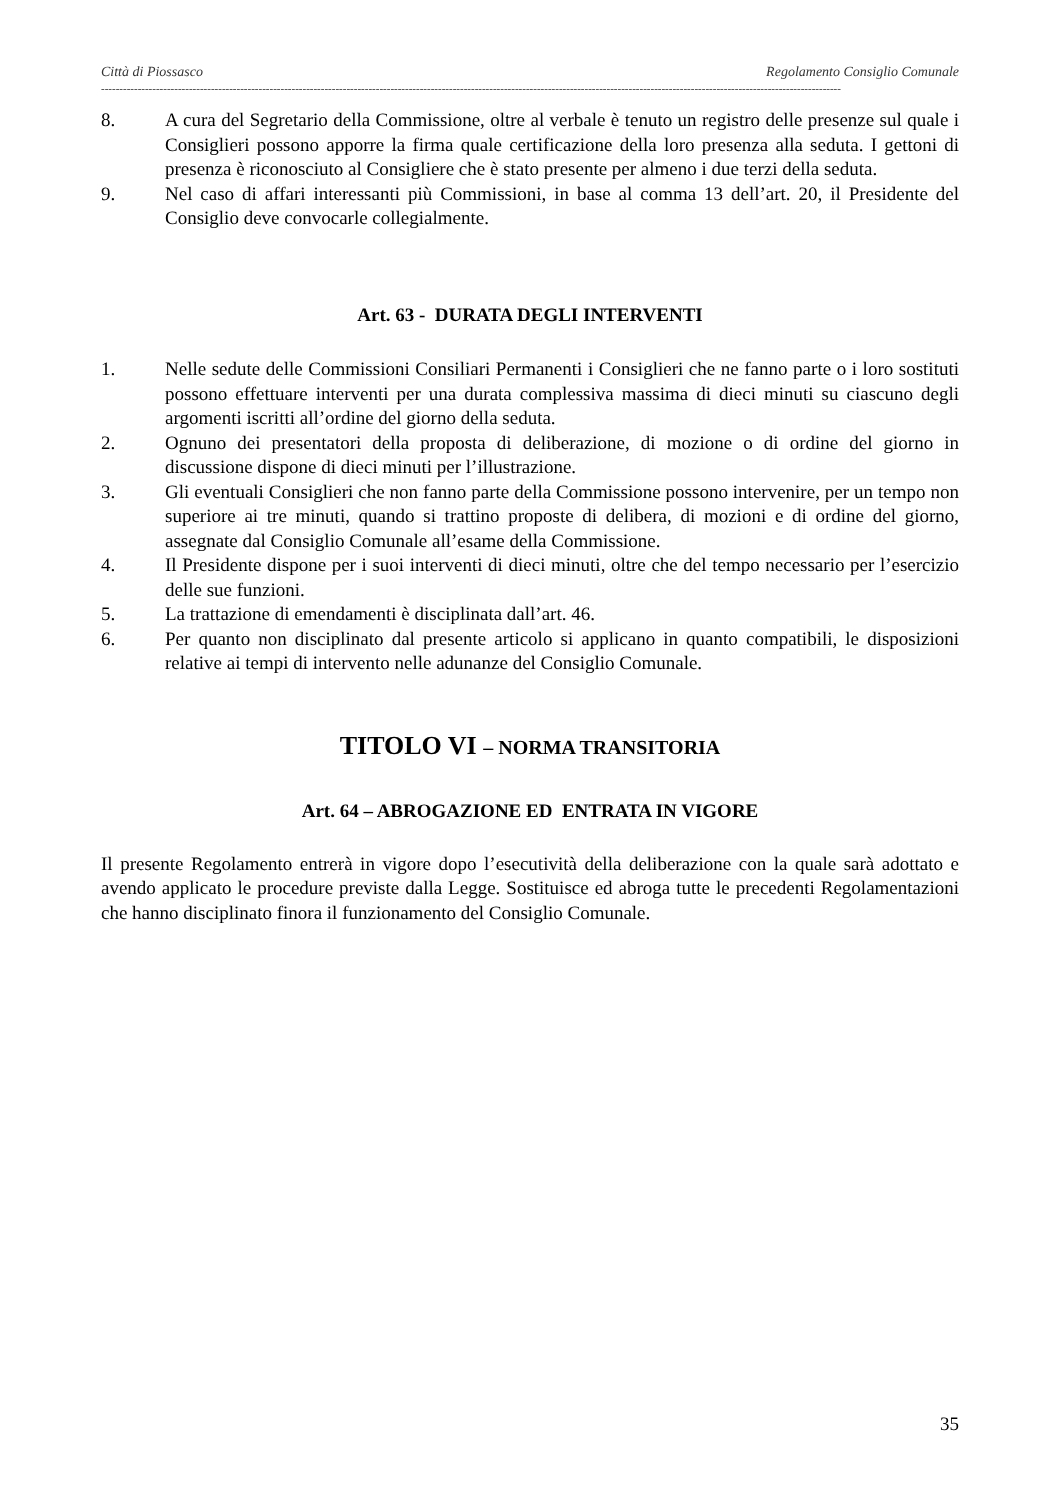Città di Piossasco Regolamento Consiglio Comunale
----------------------------------------------------------------------------------------------------------------------------------------------------------------------------------------------------------
8. A cura del Segretario della Commissione, oltre al verbale è tenuto un registro delle presenze sul quale i Consiglieri possono apporre la firma quale certificazione della loro presenza alla seduta. I gettoni di presenza è riconosciuto al Consigliere che è stato presente per almeno i due terzi della seduta.
9. Nel caso di affari interessanti più Commissioni, in base al comma 13 dell’art. 20, il Presidente del Consiglio deve convocarle collegialmente.
Art. 63 - DURATA DEGLI INTERVENTI
1. Nelle sedute delle Commissioni Consiliari Permanenti i Consiglieri che ne fanno parte o i loro sostituti possono effettuare interventi per una durata complessiva massima di dieci minuti su ciascuno degli argomenti iscritti all’ordine del giorno della seduta.
2. Ognuno dei presentatori della proposta di deliberazione, di mozione o di ordine del giorno in discussione dispone di dieci minuti per l’illustrazione.
3. Gli eventuali Consiglieri che non fanno parte della Commissione possono intervenire, per un tempo non superiore ai tre minuti, quando si trattino proposte di delibera, di mozioni e di ordine del giorno, assegnate dal Consiglio Comunale all’esame della Commissione.
4. Il Presidente dispone per i suoi interventi di dieci minuti, oltre che del tempo necessario per l’esercizio delle sue funzioni.
5. La trattazione di emendamenti è disciplinata dall’art. 46.
6. Per quanto non disciplinato dal presente articolo si applicano in quanto compatibili, le disposizioni relative ai tempi di intervento nelle adunanze del Consiglio Comunale.
TITOLO VI – NORMA TRANSITORIA
Art. 64 – ABROGAZIONE ED ENTRATA IN VIGORE
Il presente Regolamento entrerà in vigore dopo l’esecutività della deliberazione con la quale sarà adottato e avendo applicato le procedure previste dalla Legge. Sostituisce ed abroga tutte le precedenti Regolamentazioni che hanno disciplinato finora il funzionamento del Consiglio Comunale.
35